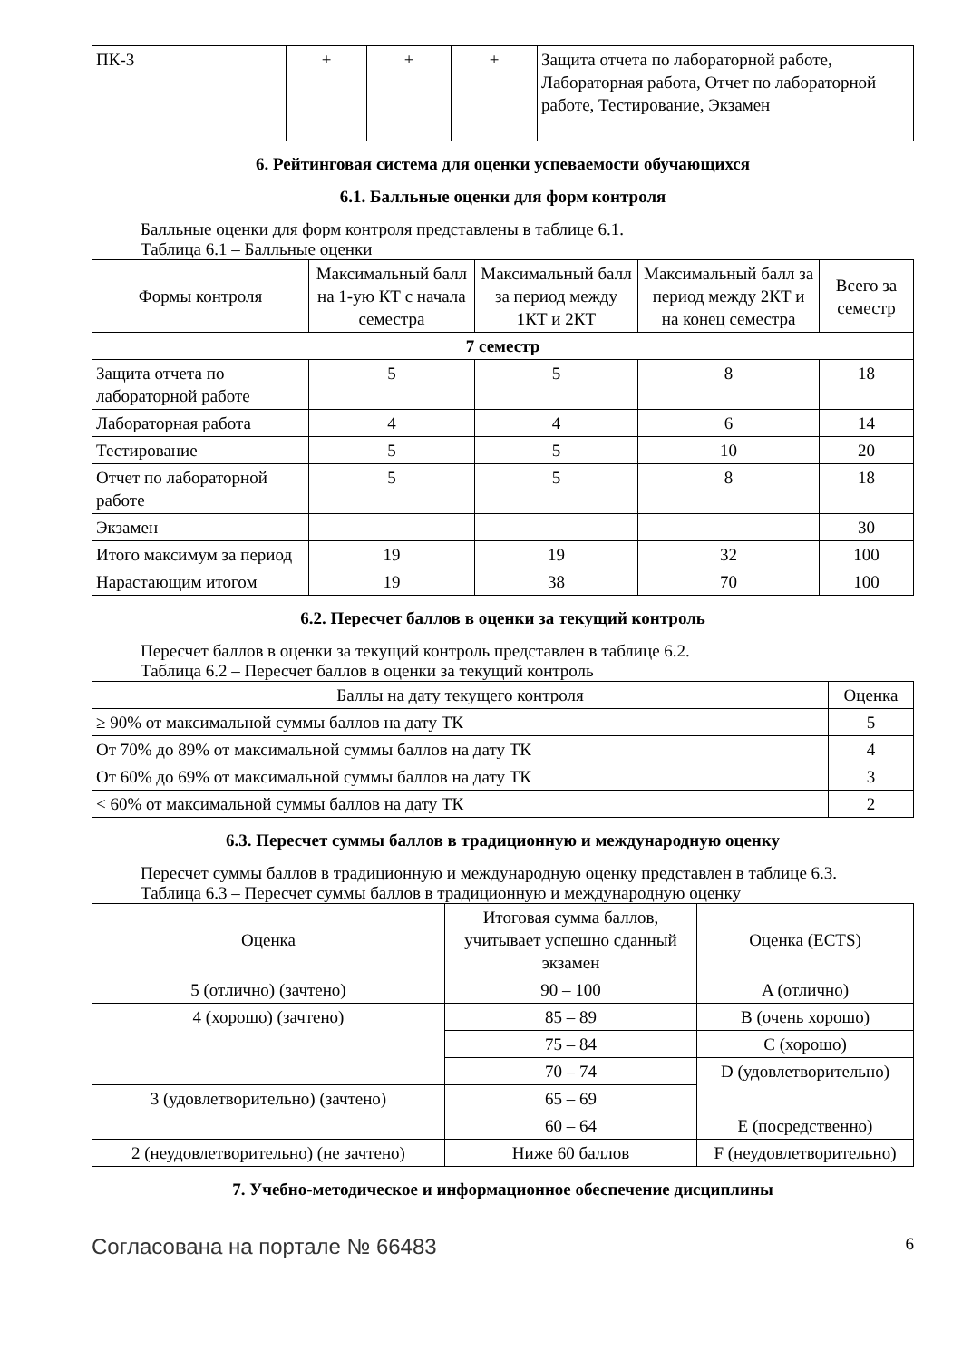| ПК-3 | + | + | + | Защита отчета по лабораторной работе, Лабораторная работа, Отчет по лабораторной работе, Тестирование, Экзамен |
6. Рейтинговая система для оценки успеваемости обучающихся
6.1. Балльные оценки для форм контроля
Балльные оценки для форм контроля представлены в таблице 6.1.
Таблица 6.1 – Балльные оценки
| Формы контроля | Максимальный балл на 1-ую КТ с начала семестра | Максимальный балл за период между 1КТ и 2КТ | Максимальный балл за период между 2КТ и на конец семестра | Всего за семестр |
| --- | --- | --- | --- | --- |
| 7 семестр | | | | |
| Защита отчета по лабораторной работе | 5 | 5 | 8 | 18 |
| Лабораторная работа | 4 | 4 | 6 | 14 |
| Тестирование | 5 | 5 | 10 | 20 |
| Отчет по лабораторной работе | 5 | 5 | 8 | 18 |
| Экзамен | | | | 30 |
| Итого максимум за период | 19 | 19 | 32 | 100 |
| Нарастающим итогом | 19 | 38 | 70 | 100 |
6.2. Пересчет баллов в оценки за текущий контроль
Пересчет баллов в оценки за текущий контроль представлен в таблице 6.2.
Таблица 6.2 – Пересчет баллов в оценки за текущий контроль
| Баллы на дату текущего контроля | Оценка |
| --- | --- |
| ≥ 90% от максимальной суммы баллов на дату ТК | 5 |
| От 70% до 89% от максимальной суммы баллов на дату ТК | 4 |
| От 60% до 69% от максимальной суммы баллов на дату ТК | 3 |
| < 60% от максимальной суммы баллов на дату ТК | 2 |
6.3. Пересчет суммы баллов в традиционную и международную оценку
Пересчет суммы баллов в традиционную и международную оценку представлен в таблице 6.3.
Таблица 6.3 – Пересчет суммы баллов в традиционную и международную оценку
| Оценка | Итоговая сумма баллов, учитывает успешно сданный экзамен | Оценка (ECTS) |
| --- | --- | --- |
| 5 (отлично) (зачтено) | 90 – 100 | A (отлично) |
| 4 (хорошо) (зачтено) | 85 – 89 | B (очень хорошо) |
| | 75 – 84 | C (хорошо) |
| | 70 – 74 | D (удовлетворительно) |
| 3 (удовлетворительно) (зачтено) | 65 – 69 | |
| | 60 – 64 | E (посредственно) |
| 2 (неудовлетворительно) (не зачтено) | Ниже 60 баллов | F (неудовлетворительно) |
7. Учебно-методическое и информационное обеспечение дисциплины
Согласована на портале № 66483 6